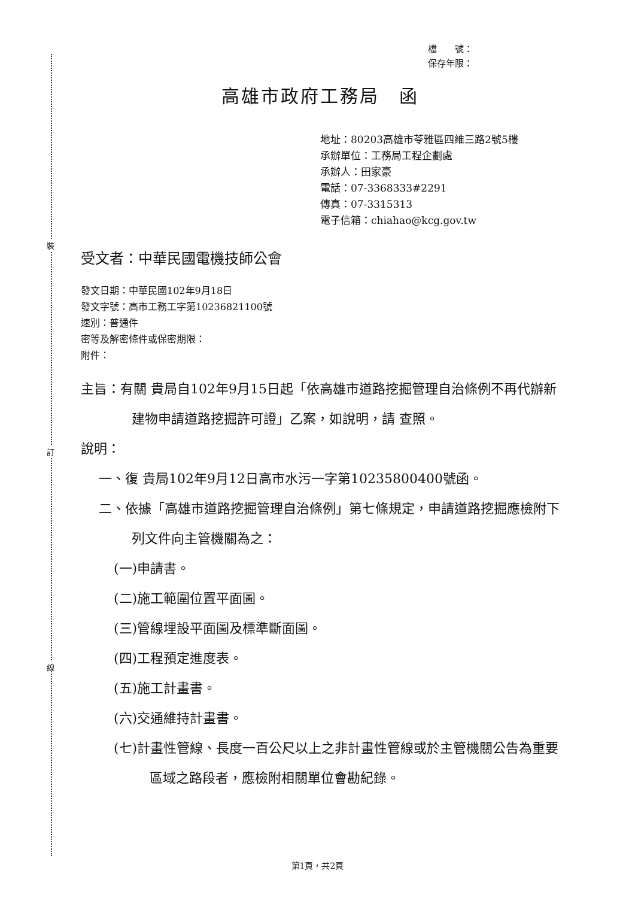裝
訂
線
檔　　號：
保存年限：
高雄市政府工務局　函
地址：80203高雄市苓雅區四維三路2號5樓
承辦單位：工務局工程企劃處
承辦人：田家豪
電話：07-3368333#2291
傳真：07-3315313
電子信箱：chiahao@kcg.gov.tw
受文者：中華民國電機技師公會
發文日期：中華民國102年9月18日
發文字號：高市工務工字第10236821100號
速別：普通件
密等及解密條件或保密期限：
附件：
主旨：有關 貴局自102年9月15日起「依高雄市道路挖掘管理自治條例不再代辦新建物申請道路挖掘許可證」乙案，如說明，請 查照。
說明：
一、復 貴局102年9月12日高市水污一字第10235800400號函。
二、依據「高雄市道路挖掘管理自治條例」第七條規定，申請道路挖掘應檢附下列文件向主管機關為之：
(一)申請書。
(二)施工範圍位置平面圖。
(三)管線埋設平面圖及標準斷面圖。
(四)工程預定進度表。
(五)施工計畫書。
(六)交通維持計畫書。
(七)計畫性管線、長度一百公尺以上之非計畫性管線或於主管機關公告為重要區域之路段者，應檢附相關單位會勘紀錄。
第1頁，共2頁